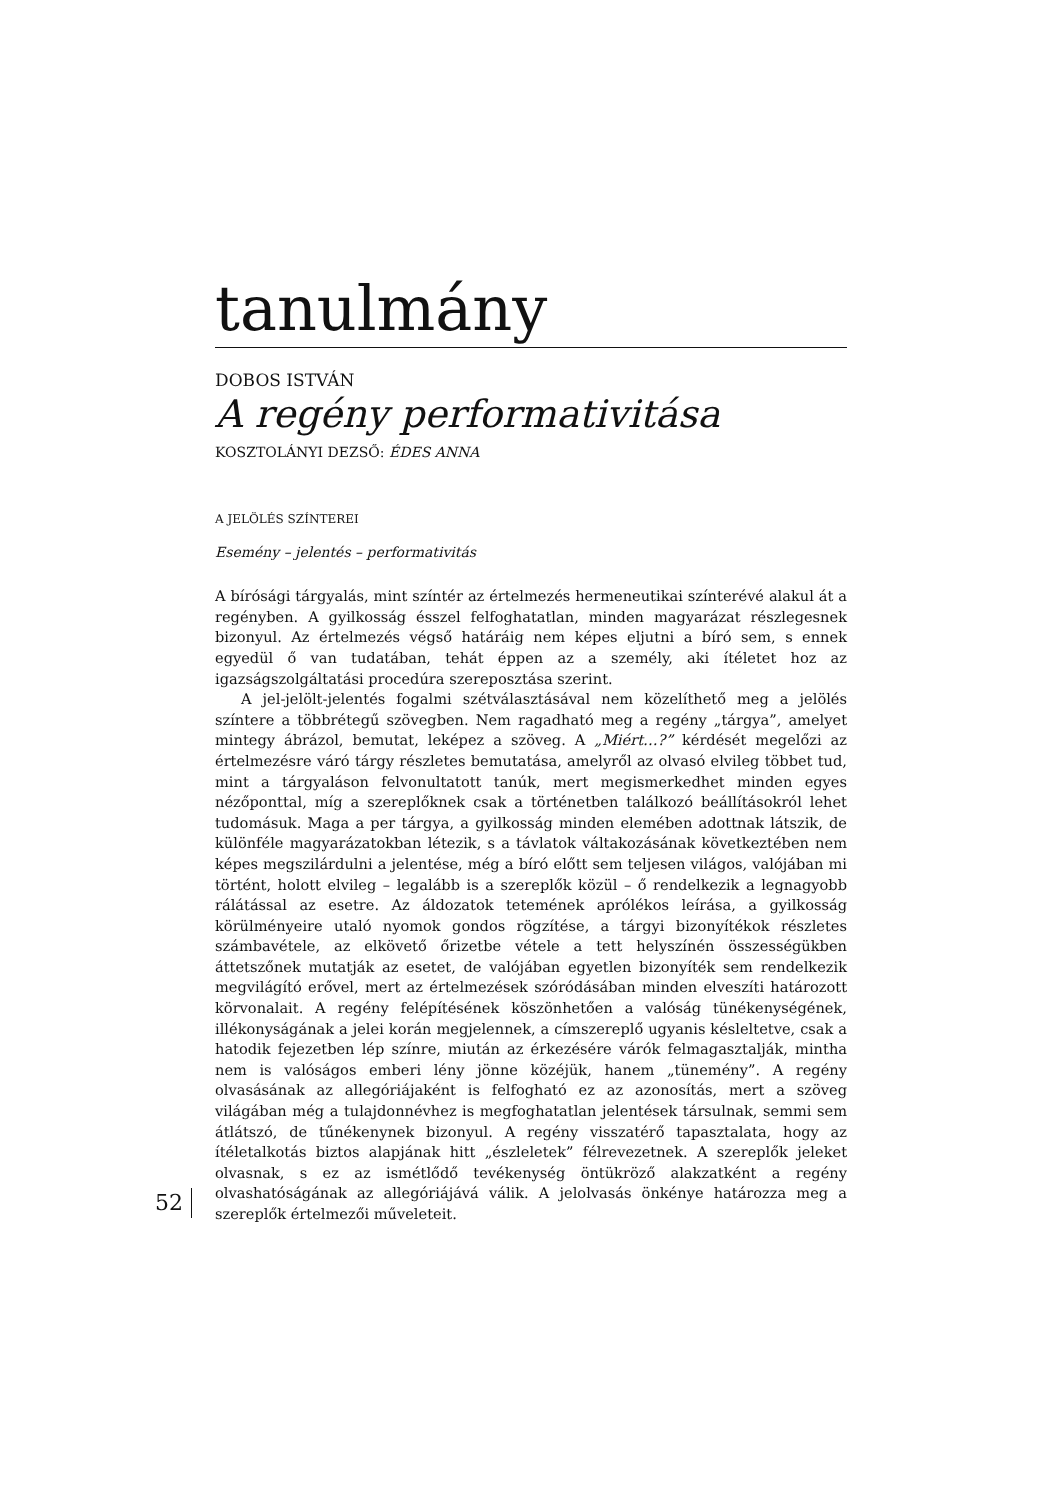tanulmány
DOBOS ISTVÁN
A regény performativitása
KOSZTOLÁNYI DEZSŐ: ÉDES ANNA
A JELÖLÉS SZÍNTEREI
Esemény – jelentés – performativitás
A bírósági tárgyalás, mint színtér az értelmezés hermeneutikai színterévé alakul át a regényben. A gyilkosság ésszel felfoghatatlan, minden magyarázat részlegesnek bizonyul. Az értelmezés végső határáig nem képes eljutni a bíró sem, s ennek egyedül ő van tudatában, tehát éppen az a személy, aki ítéletet hoz az igazságszolgáltatási procedúra szereposztása szerint.
A jel-jelölt-jelentés fogalmi szétválasztásával nem közelíthető meg a jelölés színtere a többrétegű szövegben. Nem ragadható meg a regény „tárgya”, amelyet mintegy ábrázol, bemutat, leképez a szöveg. A „Miért…?” kérdését megelőzi az értelmezésre váró tárgy részletes bemutatása, amelyről az olvasó elvileg többet tud, mint a tárgyaláson felvonultatott tanúk, mert megismerkedhet minden egyes nézőponttal, míg a szereplőknek csak a történetben találkozó beállításokról lehet tudomásuk. Maga a per tárgya, a gyilkosság minden elemében adottnak látszik, de különféle magyarázatokban létezik, s a távlatok váltakozásának következtében nem képes megszilárdulni a jelentése, még a bíró előtt sem teljesen világos, valójában mi történt, holott elvileg – legalább is a szereplők közül – ő rendelkezik a legnagyobb rálátással az esetre. Az áldozatok tetemének aprólékos leírása, a gyilkosság körülményeire utaló nyomok gondos rögzítése, a tárgyi bizonyítékok részletes számbavétele, az elkövető őrizetbe vétele a tett helyszínén összességükben áttetszőnek mutatják az esetet, de valójában egyetlen bizonyíték sem rendelkezik megvilágító erővel, mert az értelmezések szóródásában minden elveszíti határozott körvonalait. A regény felépítésének köszönhetően a valóság tünékenységének, illékonyságának a jelei korán megjelennek, a címszereplő ugyanis késleltetve, csak a hatodik fejezetben lép színre, miután az érkezésére várók felmagasztalják, mintha nem is valóságos emberi lény jönne közéjük, hanem „tünemény”. A regény olvasásának az allegóriájaként is felfogható ez az azonosítás, mert a szöveg világában még a tulajdonnévhez is megfoghatatlan jelentések társulnak, semmi sem átlátszó, de tűnékenynek bizonyul. A regény visszatérő tapasztalata, hogy az ítéletalkotás biztos alapjának hitt „észleletek” félrevezetnek. A szereplők jeleket olvasnak, s ez az ismétlődő tevékenység öntükröző alakzatként a regény olvashatóságának az allegóriájává válik. A jelolvasás önkénye határozza meg a szereplők értelmezői műveleteit.
52